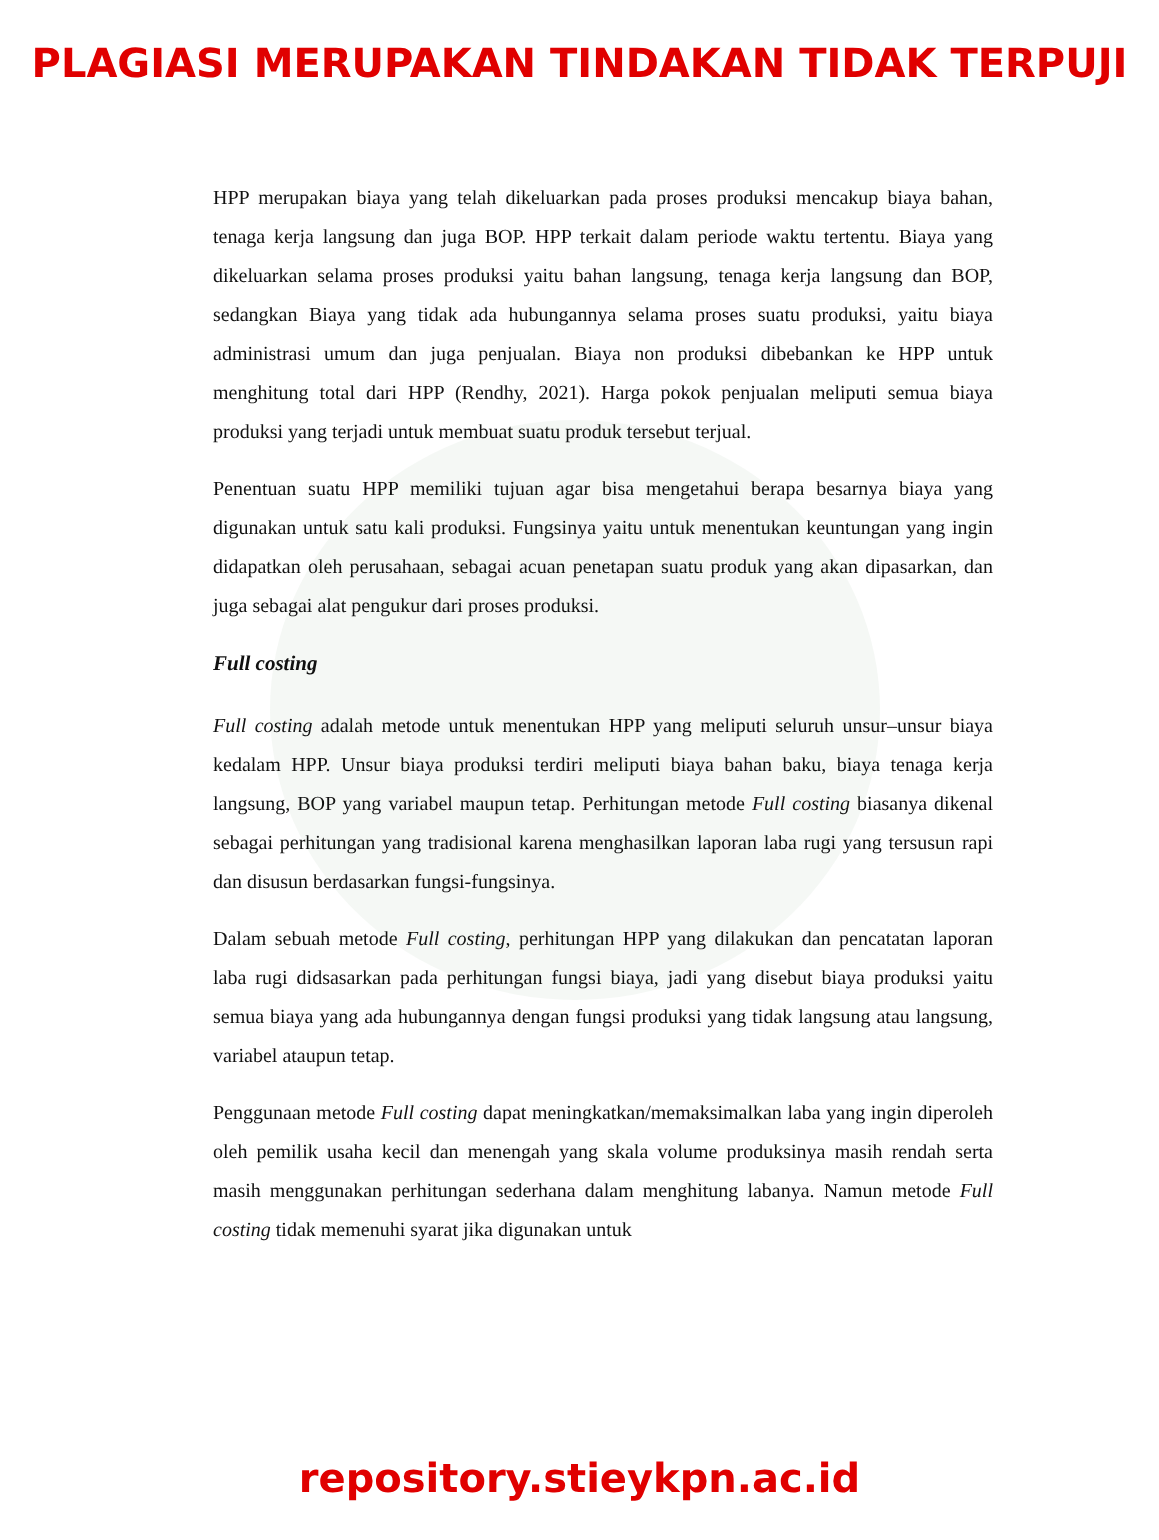PLAGIASI MERUPAKAN TINDAKAN TIDAK TERPUJI
HPP merupakan biaya yang telah dikeluarkan pada proses produksi mencakup biaya bahan, tenaga kerja langsung dan juga BOP. HPP terkait dalam periode waktu tertentu. Biaya yang dikeluarkan selama proses produksi yaitu bahan langsung, tenaga kerja langsung dan BOP, sedangkan Biaya yang tidak ada hubungannya selama proses suatu produksi, yaitu biaya administrasi umum dan juga penjualan. Biaya non produksi dibebankan ke HPP untuk menghitung total dari HPP (Rendhy, 2021). Harga pokok penjualan meliputi semua biaya produksi yang terjadi untuk membuat suatu produk tersebut terjual.
Penentuan suatu HPP memiliki tujuan agar bisa mengetahui berapa besarnya biaya yang digunakan untuk satu kali produksi. Fungsinya yaitu untuk menentukan keuntungan yang ingin didapatkan oleh perusahaan, sebagai acuan penetapan suatu produk yang akan dipasarkan, dan juga sebagai alat pengukur dari proses produksi.
Full costing
Full costing adalah metode untuk menentukan HPP yang meliputi seluruh unsur–unsur biaya kedalam HPP. Unsur biaya produksi terdiri meliputi biaya bahan baku, biaya tenaga kerja langsung, BOP yang variabel maupun tetap. Perhitungan metode Full costing biasanya dikenal sebagai perhitungan yang tradisional karena menghasilkan laporan laba rugi yang tersusun rapi dan disusun berdasarkan fungsi-fungsinya.
Dalam sebuah metode Full costing, perhitungan HPP yang dilakukan dan pencatatan laporan laba rugi didsasarkan pada perhitungan fungsi biaya, jadi yang disebut biaya produksi yaitu semua biaya yang ada hubungannya dengan fungsi produksi yang tidak langsung atau langsung, variabel ataupun tetap.
Penggunaan metode Full costing dapat meningkatkan/memaksimalkan laba yang ingin diperoleh oleh pemilik usaha kecil dan menengah yang skala volume produksinya masih rendah serta masih menggunakan perhitungan sederhana dalam menghitung labanya. Namun metode Full costing tidak memenuhi syarat jika digunakan untuk
repository.stieykpn.ac.id